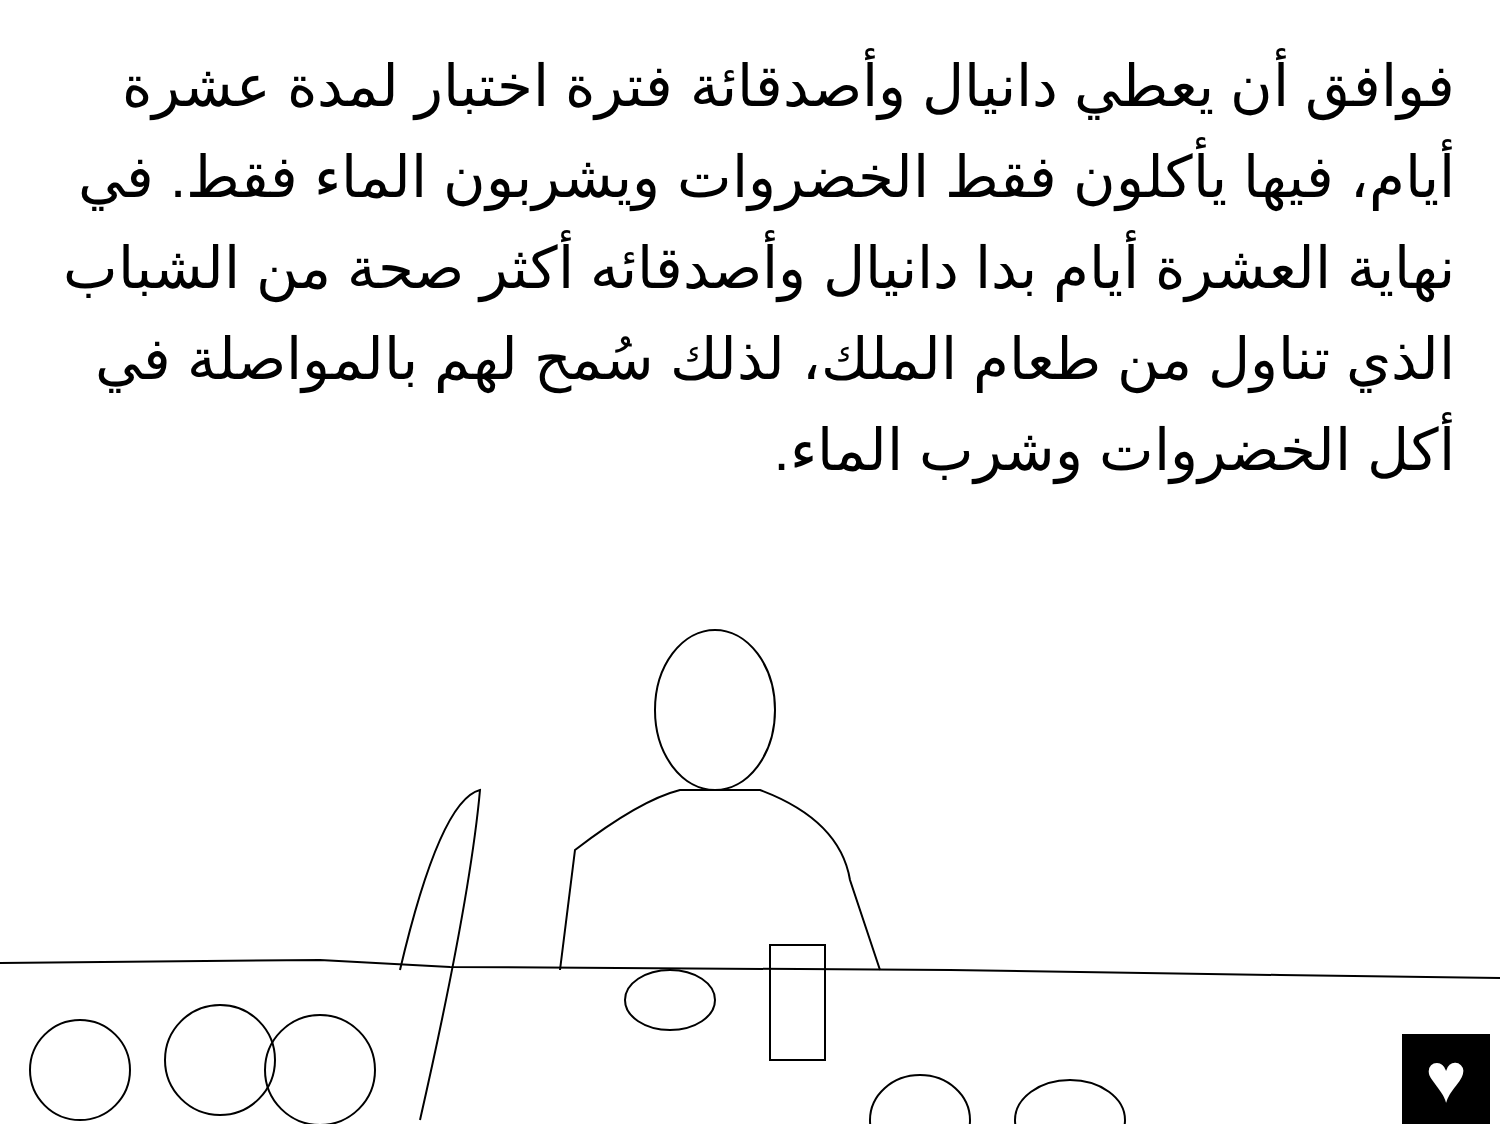فوافق أن يعطي دانيال وأصدقائة فترة اختبار لمدة عشرة أيام، فيها يأكلون فقط الخضروات ويشربون الماء فقط. في نهاية العشرة أيام بدا دانيال وأصدقائه أكثر صحة من الشباب الذي تناول من طعام الملك، لذلك سُمح لهم بالمواصلة في أكل الخضروات وشرب الماء.
♥